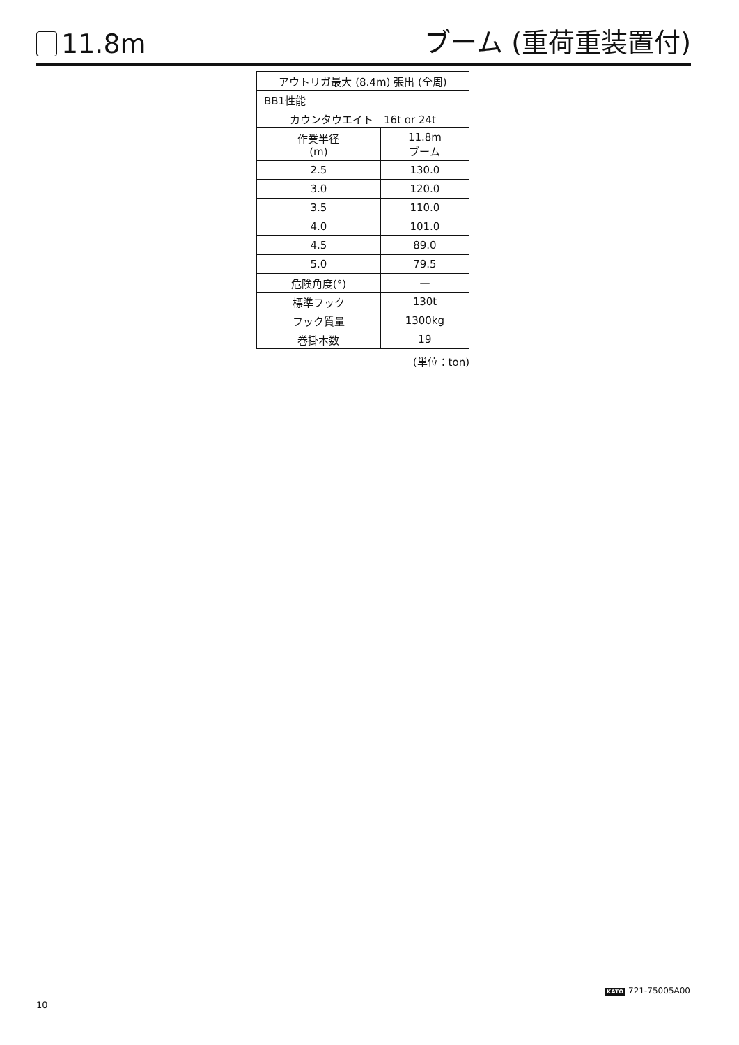11.8m
ブーム (重荷重装置付)
| アウトリガ最大 (8.4m) 張出 (全周) | |
| --- | --- |
| BB1性能 | |
| カウンタウエイト＝16t or 24t | |
| 作業半径 (m) | 11.8m ブーム |
| 2.5 | 130.0 |
| 3.0 | 120.0 |
| 3.5 | 110.0 |
| 4.0 | 101.0 |
| 4.5 | 89.0 |
| 5.0 | 79.5 |
| 危険角度(°) | — |
| 標準フック | 130t |
| フック質量 | 1300kg |
| 巻掛本数 | 19 |
(単位：ton)
KATO 721-75005A00
10